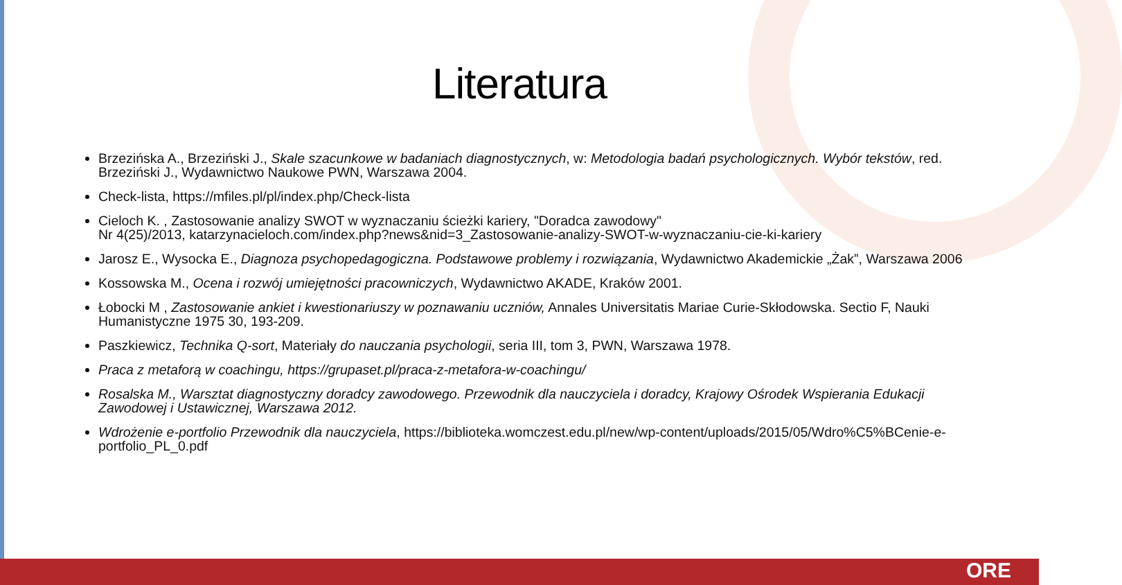Literatura
Brzezińska A., Brzeziński J., Skale szacunkowe w badaniach diagnostycznych, w: Metodologia badań psychologicznych. Wybór tekstów, red. Brzeziński J., Wydawnictwo Naukowe PWN, Warszawa 2004.
Check-lista, https://mfiles.pl/pl/index.php/Check-lista
Cieloch K. , Zastosowanie analizy SWOT w wyznaczaniu ścieżki kariery, "Doradca zawodowy"
Nr 4(25)/2013, katarzynacieloch.com/index.php?news&nid=3_Zastosowanie-analizy-SWOT-w-wyznaczaniu-cie-ki-kariery
Jarosz E., Wysocka E., Diagnoza psychopedagogiczna. Podstawowe problemy i rozwiązania, Wydawnictwo Akademickie „Żak”, Warszawa 2006
Kossowska M., Ocena i rozwój umiejętności pracowniczych, Wydawnictwo AKADE, Kraków 2001.
Łobocki M , Zastosowanie ankiet i kwestionariuszy w poznawaniu uczniów, Annales Universitatis Mariae Curie-Skłodowska. Sectio F, Nauki Humanistyczne 1975 30, 193-209.
Paszkiewicz, Technika Q-sort, Materiały do nauczania psychologii, seria III, tom 3, PWN, Warszawa 1978.
Praca z metaforą w coachingu, https://grupaset.pl/praca-z-metafora-w-coachingu/
Rosalska M., Warsztat diagnostyczny doradcy zawodowego. Przewodnik dla nauczyciela i doradcy, Krajowy Ośrodek Wspierania Edukacji Zawodowej i Ustawicznej, Warszawa 2012.
Wdrożenie e-portfolio Przewodnik dla nauczyciela, https://biblioteka.womczest.edu.pl/new/wp-content/uploads/2015/05/Wdro%C5%BCenie-e-portfolio_PL_0.pdf
ORE